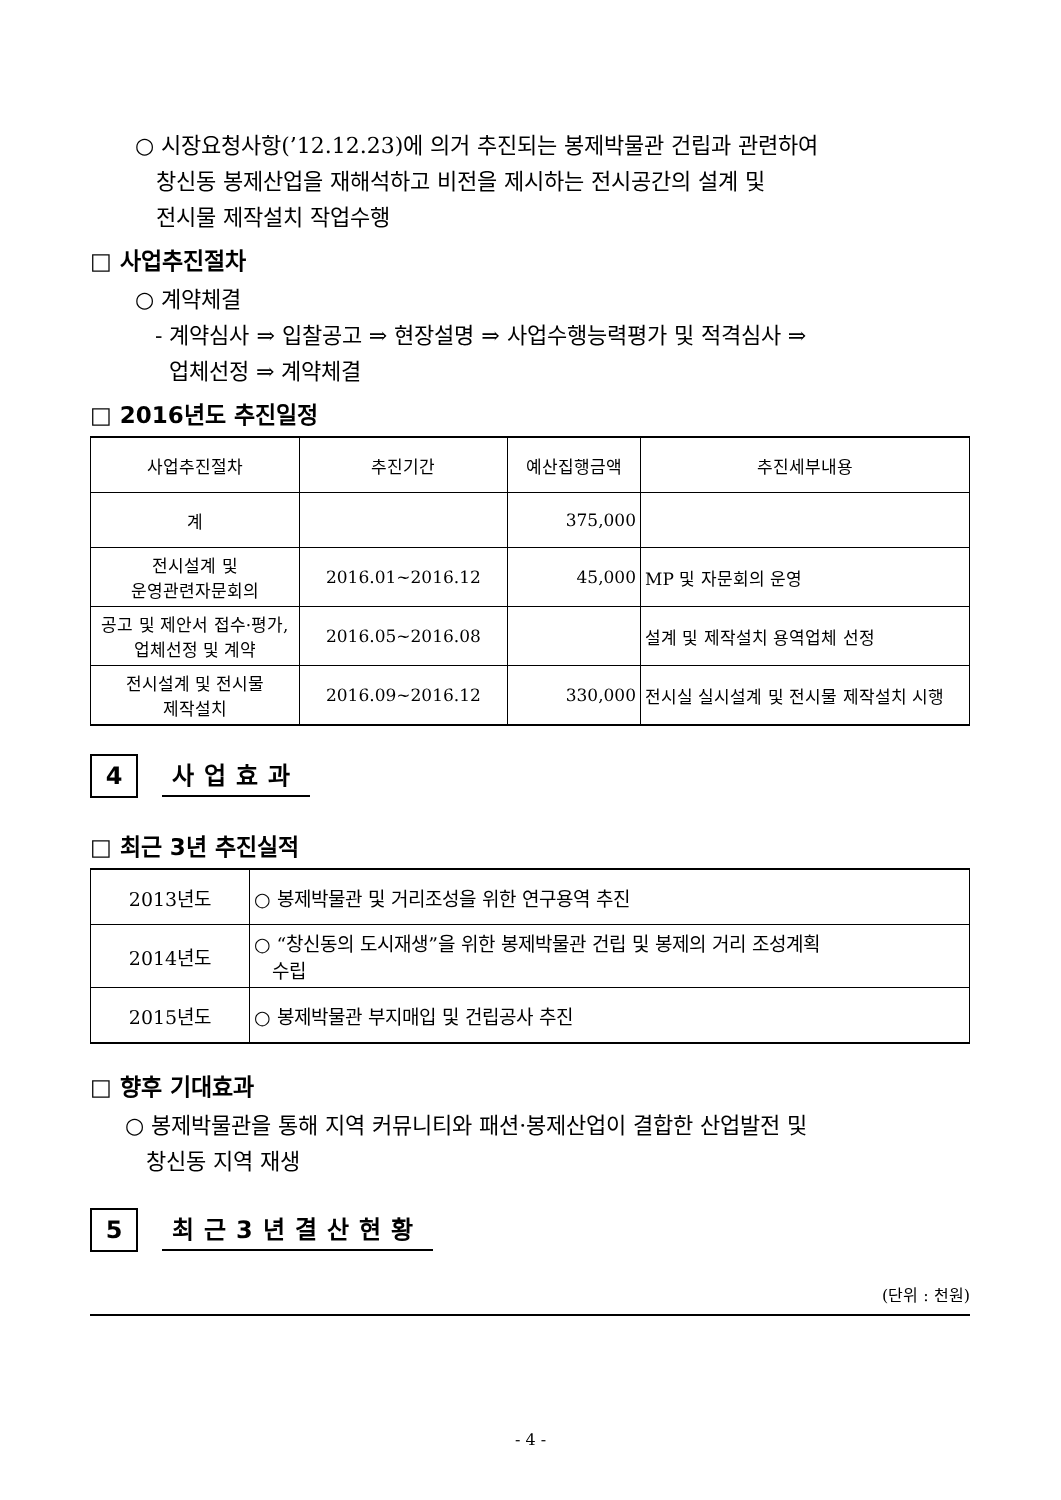○ 시장요청사항(’12.12.23)에 의거 추진되는 봉제박물관 건립과 관련하여
창신동 봉제산업을 재해석하고 비전을 제시하는 전시공간의 설계 및
전시물 제작설치 작업수행
□ 사업추진절차
○ 계약체결
- 계약심사 ⇒ 입찰공고 ⇒ 현장설명 ⇒ 사업수행능력평가 및 적격심사 ⇒
업체선정 ⇒ 계약체결
□ 2016년도 추진일정
| 사업추진절차 | 추진기간 | 예산집행금액 | 추진세부내용 |
| --- | --- | --- | --- |
| 계 | | 375,000 | |
| 전시설계 및 운영관련자문회의 | 2016.01~2016.12 | 45,000 | MP 및 자문회의 운영 |
| 공고 및 제안서 접수·평가, 업체선정 및 계약 | 2016.05~2016.08 | | 설계 및 제작설치 용역업체 선정 |
| 전시설계 및 전시물 제작설치 | 2016.09~2016.12 | 330,000 | 전시실 실시설계 및 전시물 제작설치 시행 |
4
사업효과
□ 최근 3년 추진실적
| 2013년도 | ○ 봉제박물관 및 거리조성을 위한 연구용역 추진 |
| 2014년도 | ○ “창신동의 도시재생”을 위한 봉제박물관 건립 및 봉제의 거리 조성계획 수립 |
| 2015년도 | ○ 봉제박물관 부지매입 및 건립공사 추진 |
□ 향후 기대효과
○ 봉제박물관을 통해 지역 커뮤니티와 패션·봉제산업이 결합한 산업발전 및
창신동 지역 재생
5
최근3년결산현황
(단위 : 천원)
- 4 -